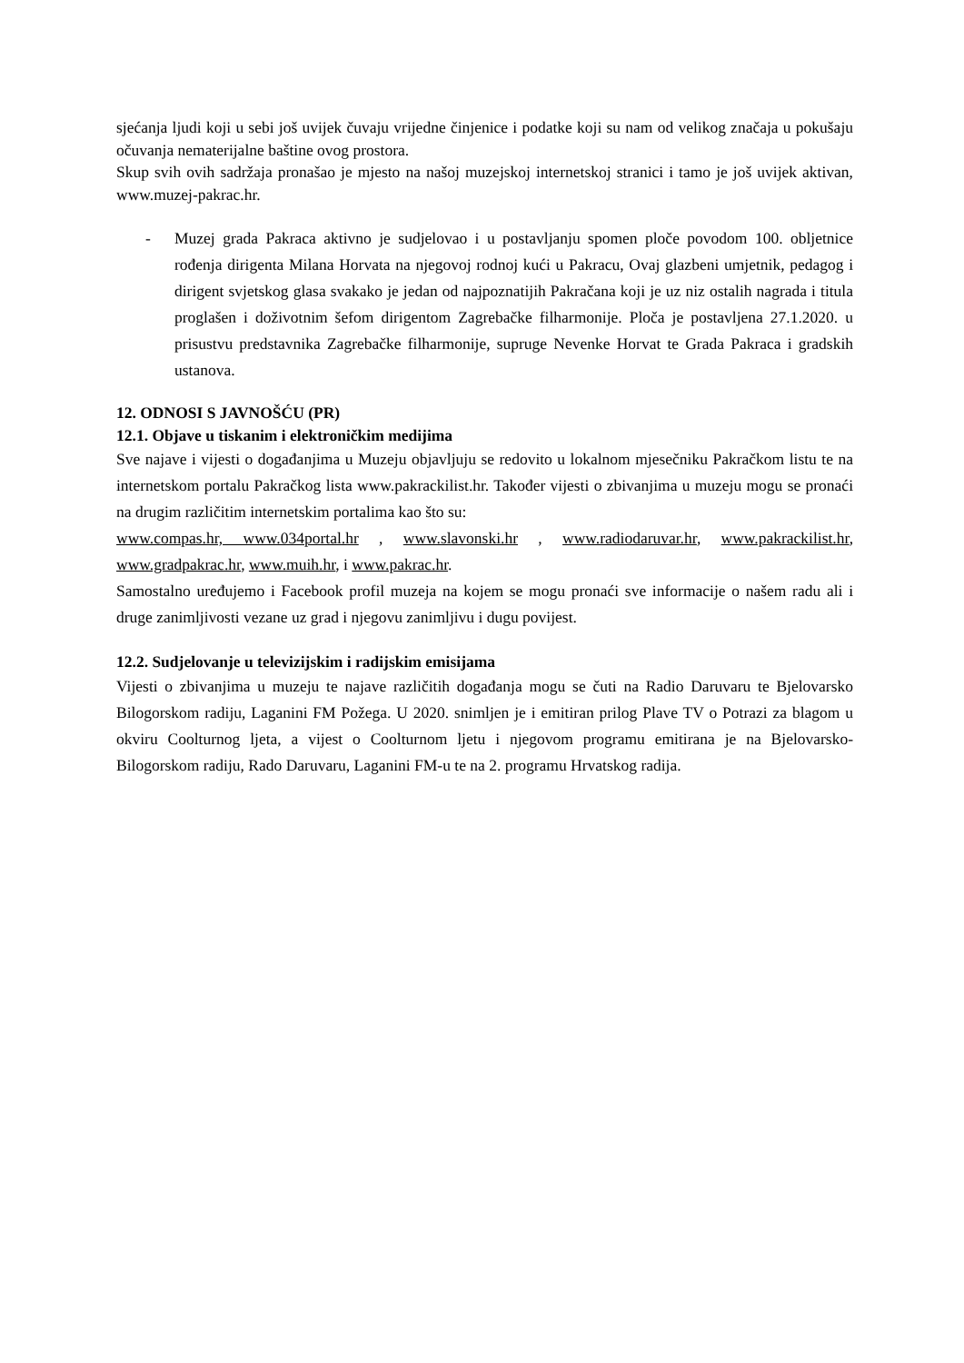sjećanja ljudi koji u sebi još uvijek čuvaju vrijedne činjenice i podatke koji su nam od velikog značaja u pokušaju očuvanja nematerijalne baštine ovog prostora.
Skup svih ovih sadržaja pronašao je mjesto na našoj muzejskoj internetskoj stranici i tamo je još uvijek aktivan, www.muzej-pakrac.hr.
- Muzej grada Pakraca aktivno je sudjelovao i u postavljanju spomen ploče povodom 100. obljetnice rođenja dirigenta Milana Horvata na njegovoj rodnoj kući u Pakracu, Ovaj glazbeni umjetnik, pedagog i dirigent svjetskog glasa svakako je jedan od najpoznatijih Pakračana koji je uz niz ostalih nagrada i titula proglašen i doživotnim šefom dirigentom Zagrebačke filharmonije. Ploča je postavljena 27.1.2020. u prisustvu predstavnika Zagrebačke filharmonije, supruge Nevenke Horvat te Grada Pakraca i gradskih ustanova.
12. ODNOSI S JAVNOŠĆU (PR)
12.1. Objave u tiskanim i elektroničkim medijima
Sve najave i vijesti o događanjima u Muzeju objavljuju se redovito u lokalnom mjesečniku Pakračkom listu te na internetskom portalu Pakračkog lista www.pakrackilist.hr. Također vijesti o zbivanjima u muzeju mogu se pronaći na drugim različitim internetskim portalima kao što su:
www.compas.hr, www.034portal.hr , www.slavonski.hr , www.radiodaruvar.hr, www.pakrackilist.hr, www.gradpakrac.hr, www.muih.hr, i www.pakrac.hr.
Samostalno uređujemo i Facebook profil muzeja na kojem se mogu pronaći sve informacije o našem radu ali i druge zanimljivosti vezane uz grad i njegovu zanimljivu i dugu povijest.
12.2. Sudjelovanje u televizijskim i radijskim emisijama
Vijesti o zbivanjima u muzeju te najave različitih događanja mogu se čuti na Radio Daruvaru te Bjelovarsko Bilogorskom radiju, Laganini FM Požega. U 2020. snimljen je i emitiran prilog Plave TV o Potrazi za blagom u okviru Coolturnog ljeta, a vijest o Coolturnom ljetu i njegovom programu emitirana je na Bjelovarsko-Bilogorskom radiju, Rado Daruvaru, Laganini FM-u te na 2. programu Hrvatskog radija.